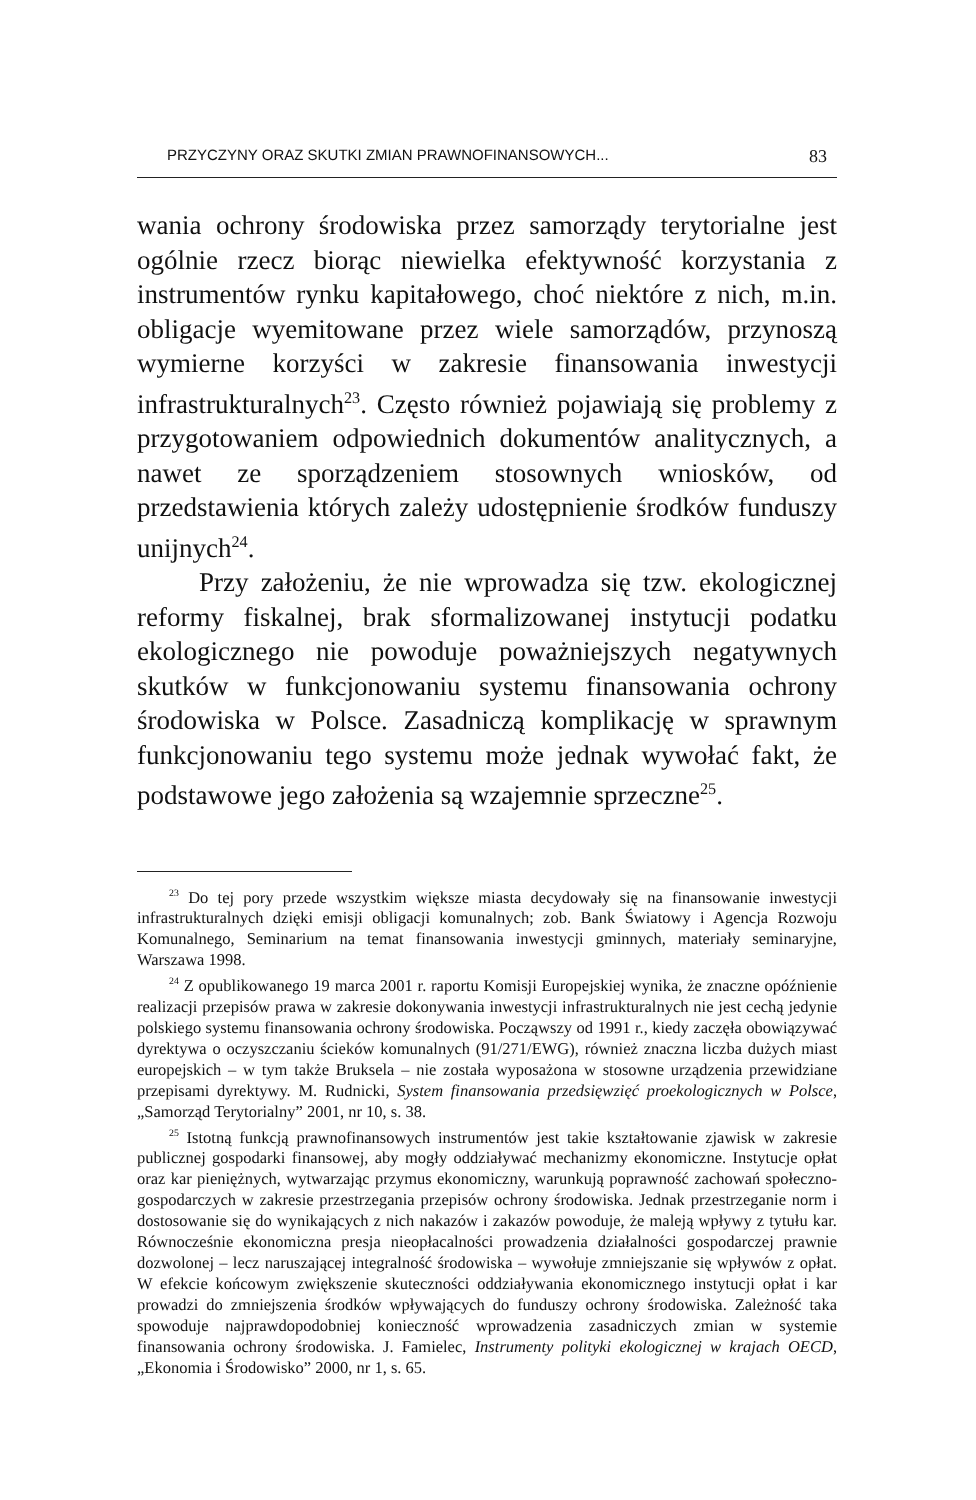PRZYCZYNY ORAZ SKUTKI ZMIAN PRAWNOFINANSOWYCH... 83
wania ochrony środowiska przez samorządy terytorialne jest ogólnie rzecz biorąc niewielka efektywność korzystania z instrumentów rynku kapitałowego, choć niektóre z nich, m.in. obligacje wyemitowane przez wiele samorządów, przynoszą wymierne korzyści w zakresie finansowania inwestycji infrastrukturalnych<sup>23</sup>. Często również pojawiają się problemy z przygotowaniem odpowiednich dokumentów analitycznych, a nawet ze sporządzeniem stosownych wniosków, od przedstawienia których zależy udostępnienie środków funduszy unijnych<sup>24</sup>.
Przy założeniu, że nie wprowadza się tzw. ekologicznej reformy fiskalnej, brak sformalizowanej instytucji podatku ekologicznego nie powoduje poważniejszych negatywnych skutków w funkcjonowaniu systemu finansowania ochrony środowiska w Polsce. Zasadniczą komplikację w sprawnym funkcjonowaniu tego systemu może jednak wywołać fakt, że podstawowe jego założenia są wzajemnie sprzeczne<sup>25</sup>.
<sup>23</sup> Do tej pory przede wszystkim większe miasta decydowały się na finansowanie inwestycji infrastrukturalnych dzięki emisji obligacji komunalnych; zob. Bank Światowy i Agencja Rozwoju Komunalnego, Seminarium na temat finansowania inwestycji gminnych, materiały seminaryjne, Warszawa 1998.
<sup>24</sup> Z opublikowanego 19 marca 2001 r. raportu Komisji Europejskiej wynika, że znaczne opóźnienie realizacji przepisów prawa w zakresie dokonywania inwestycji infrastrukturalnych nie jest cechą jedynie polskiego systemu finansowania ochrony środowiska. Począwszy od 1991 r., kiedy zaczęła obowiązywać dyrektywa o oczyszczaniu ścieków komunalnych (91/271/EWG), również znaczna liczba dużych miast europejskich – w tym także Bruksela – nie została wyposażona w stosowne urządzenia przewidziane przepisami dyrektywy. M. Rudnicki, System finansowania przedsięwzięć proekologicznych w Polsce, „Samorząd Terytorialny” 2001, nr 10, s. 38.
<sup>25</sup> Istotną funkcją prawnofinansowych instrumentów jest takie kształtowanie zjawisk w zakresie publicznej gospodarki finansowej, aby mogły oddziaływać mechanizmy ekonomiczne. Instytucje opłat oraz kar pieniężnych, wytwarzając przymus ekonomiczny, warunkują poprawność zachowań społeczno-gospodarczych w zakresie przestrzegania przepisów ochrony środowiska. Jednak przestrzeganie norm i dostosowanie się do wynikających z nich nakazów i zakazów powoduje, że maleją wpływy z tytułu kar. Równocześnie ekonomiczna presja nieopłacalności prowadzenia działalności gospodarczej prawnie dozwolonej – lecz naruszającej integralność środowiska – wywołuje zmniejszanie się wpływów z opłat. W efekcie końcowym zwiększenie skuteczności oddziaływania ekonomicznego instytucji opłat i kar prowadzi do zmniejszenia środków wpływających do funduszy ochrony środowiska. Zależność taka spowoduje najprawdopodobniej konieczność wprowadzenia zasadniczych zmian w systemie finansowania ochrony środowiska. J. Famielec, Instrumenty polityki ekologicznej w krajach OECD, „Ekonomia i Środowisko” 2000, nr 1, s. 65.